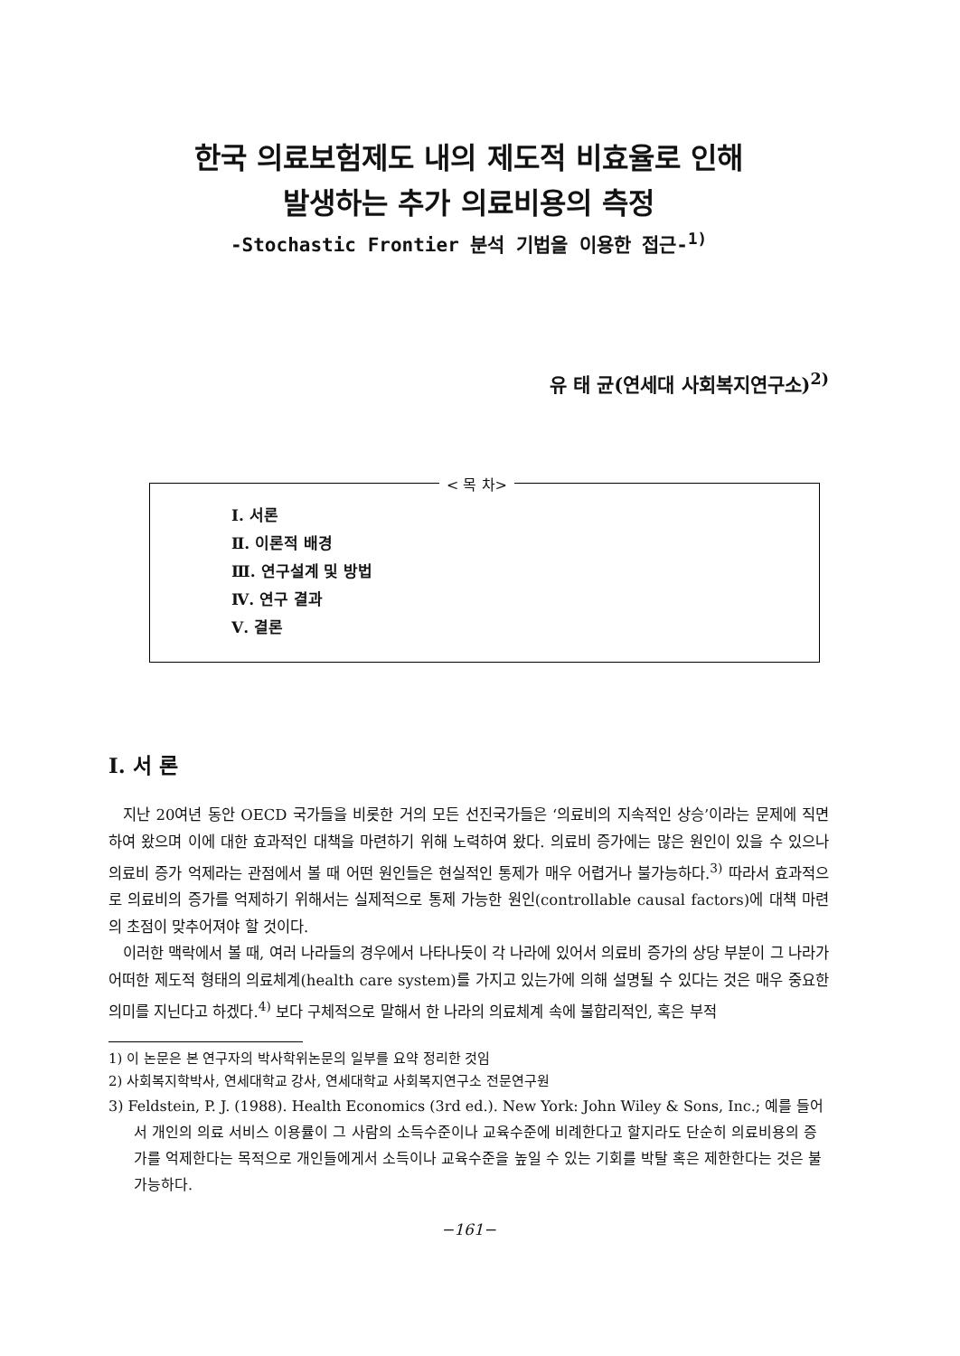한국 의료보험제도 내의 제도적 비효율로 인해
발생하는 추가 의료비용의 측정
-Stochastic Frontier 분석 기법을 이용한 접근-<sup>1)</sup>
유 태 균(연세대 사회복지연구소)<sup>2)</sup>
< 목 차>
Ⅰ. 서론
Ⅱ. 이론적 배경
Ⅲ. 연구설계 및 방법
Ⅳ. 연구 결과
Ⅴ. 결론
Ⅰ. 서 론
지난 20여년 동안 OECD 국가들을 비롯한 거의 모든 선진국가들은 ‘의료비의 지속적인 상승’이라는 문제에 직면하여 왔으며 이에 대한 효과적인 대책을 마련하기 위해 노력하여 왔다. 의료비 증가에는 많은 원인이 있을 수 있으나 의료비 증가 억제라는 관점에서 볼 때 어떤 원인들은 현실적인 통제가 매우 어렵거나 불가능하다.<sup>3)</sup> 따라서 효과적으로 의료비의 증가를 억제하기 위해서는 실제적으로 통제 가능한 원인(controllable causal factors)에 대책 마련의 초점이 맞추어져야 할 것이다.
이러한 맥락에서 볼 때, 여러 나라들의 경우에서 나타나듯이 각 나라에 있어서 의료비 증가의 상당 부분이 그 나라가 어떠한 제도적 형태의 의료체계(health care system)를 가지고 있는가에 의해 설명될 수 있다는 것은 매우 중요한 의미를 지닌다고 하겠다.<sup>4)</sup> 보다 구체적으로 말해서 한 나라의 의료체계 속에 불합리적인, 혹은 부적
1) 이 논문은 본 연구자의 박사학위논문의 일부를 요약 정리한 것임
2) 사회복지학박사, 연세대학교 강사, 연세대학교 사회복지연구소 전문연구원
3) Feldstein, P. J. (1988). Health Economics (3rd ed.). New York: John Wiley & Sons, Inc.; 예를 들어서 개인의 의료 서비스 이용률이 그 사람의 소득수준이나 교육수준에 비례한다고 할지라도 단순히 의료비용의 증가를 억제한다는 목적으로 개인들에게서 소득이나 교육수준을 높일 수 있는 기회를 박탈 혹은 제한한다는 것은 불가능하다.
−161−